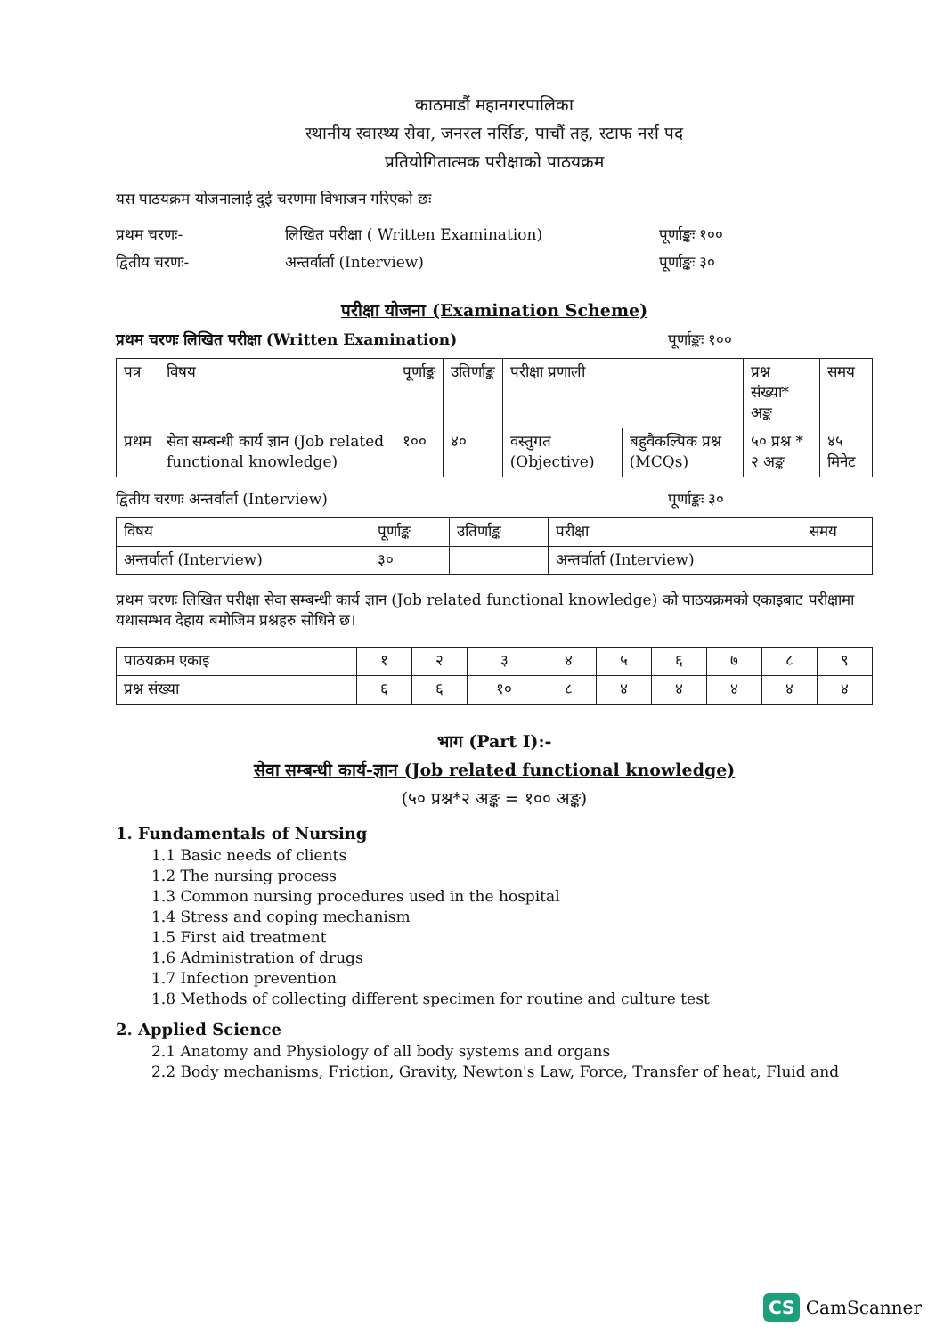काठमाडौं महानगरपालिका
स्थानीय स्वास्थ्य सेवा, जनरल नर्सिङ, पाचौं तह, स्टाफ नर्स पद
प्रतियोगितात्मक परीक्षाको पाठयक्रम
यस पाठयक्रम योजनालाई दुई चरणमा विभाजन गरिएको छः
प्रथम चरणः- लिखित परीक्षा ( Written Examination) पूर्णाङ्कः १००
द्वितीय चरणः- अन्तर्वार्ता (Interview) पूर्णाङ्कः ३०
परीक्षा योजना (Examination Scheme)
प्रथम चरणः लिखित परीक्षा (Written Examination) पूर्णाङ्कः १००
| पत्र | विषय | पूर्णाङ्क | उतिर्णाङ्क | परीक्षा प्रणाली | | प्रश्न संख्या* अङ्क | समय |
| --- | --- | --- | --- | --- | --- | --- | --- |
| प्रथम | सेवा सम्बन्धी कार्य ज्ञान (Job related functional knowledge) | १०० | ४० | वस्तुगत (Objective) | बहुवैकल्पिक प्रश्न (MCQs) | ५० प्रश्न * २ अङ्क | ४५ मिनेट |
द्वितीय चरणः अन्तर्वार्ता (Interview) पूर्णाङ्कः ३०
| विषय | पूर्णाङ्क | उतिर्णाङ्क | परीक्षा | समय |
| --- | --- | --- | --- | --- |
| अन्तर्वार्ता (Interview) | ३० | | अन्तर्वार्ता (Interview) | |
प्रथम चरणः लिखित परीक्षा सेवा सम्बन्धी कार्य ज्ञान (Job related functional knowledge) को पाठयक्रमको एकाइबाट परीक्षामा यथासम्भव देहाय बमोजिम प्रश्नहरु सोधिने छ।
| पाठयक्रम एकाइ | १ | २ | ३ | ४ | ५ | ६ | ७ | ८ | ९ |
| प्रश्न संख्या | ६ | ६ | १० | ८ | ४ | ४ | ४ | ४ | ४ |
भाग (Part I):-
सेवा सम्बन्धी कार्य-ज्ञान (Job related functional knowledge)
(५० प्रश्न*२ अङ्क = १०० अङ्क)
1. Fundamentals of Nursing
1.1 Basic needs of clients
1.2 The nursing process
1.3 Common nursing procedures used in the hospital
1.4 Stress and coping mechanism
1.5 First aid treatment
1.6 Administration of drugs
1.7 Infection prevention
1.8 Methods of collecting different specimen for routine and culture test
2. Applied Science
2.1 Anatomy and Physiology of all body systems and organs
2.2 Body mechanisms, Friction, Gravity, Newton's Law, Force, Transfer of heat, Fluid and
CS CamScanner